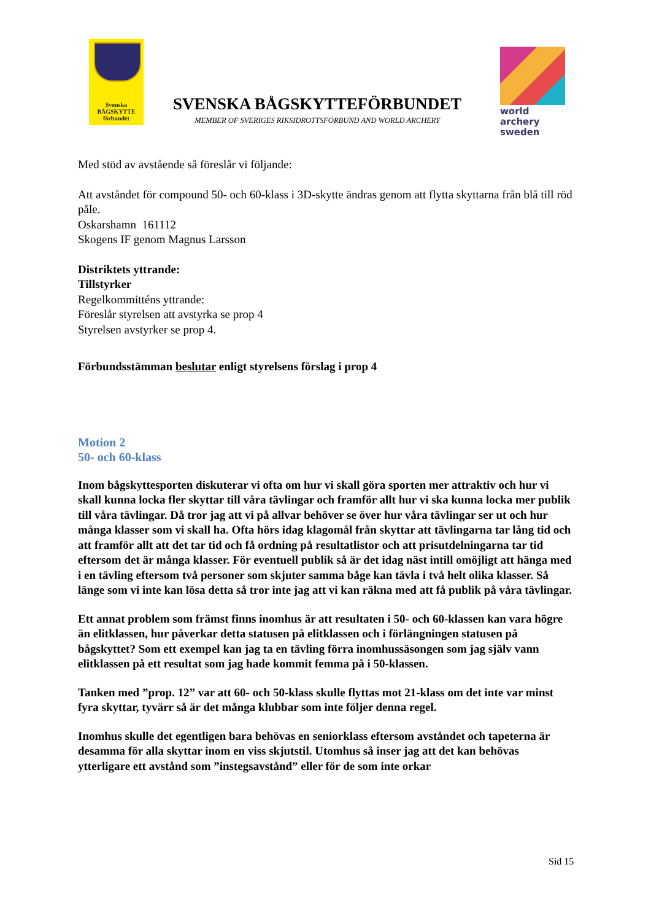Svenska
BÅGSKYTTE
förbundet
SVENSKA BÅGSKYTTEFÖRBUNDET
MEMBER OF SVERIGES RIKSIDROTTSFÖRBUND AND WORLD ARCHERY
world archery
sweden
Med stöd av avstående så föreslår vi följande:
Att avståndet för compound 50- och 60-klass i 3D-skytte ändras genom att flytta skyttarna från blå till röd påle.
Oskarshamn 161112
Skogens IF genom Magnus Larsson
Distriktets yttrande:
Tillstyrker
Regelkommitténs yttrande:
Föreslår styrelsen att avstyrka se prop 4
Styrelsen avstyrker se prop 4.
Förbundsstämman beslutar enligt styrelsens förslag i prop 4
Motion 2
50- och 60-klass
Inom bågskyttesporten diskuterar vi ofta om hur vi skall göra sporten mer attraktiv och hur vi skall kunna locka fler skyttar till våra tävlingar och framför allt hur vi ska kunna locka mer publik till våra tävlingar. Då tror jag att vi på allvar behöver se över hur våra tävlingar ser ut och hur många klasser som vi skall ha. Ofta hörs idag klagomål från skyttar att tävlingarna tar lång tid och att framför allt att det tar tid och få ordning på resultatlistor och att prisutdelningarna tar tid eftersom det är många klasser. För eventuell publik så är det idag näst intill omöjligt att hänga med i en tävling eftersom två personer som skjuter samma båge kan tävla i två helt olika klasser. Så länge som vi inte kan lösa detta så tror inte jag att vi kan räkna med att få publik på våra tävlingar.
Ett annat problem som främst finns inomhus är att resultaten i 50- och 60-klassen kan vara högre än elitklassen, hur påverkar detta statusen på elitklassen och i förlängningen statusen på bågskyttet? Som ett exempel kan jag ta en tävling förra inomhussäsongen som jag själv vann elitklassen på ett resultat som jag hade kommit femma på i 50-klassen.
Tanken med ”prop. 12” var att 60- och 50-klass skulle flyttas mot 21-klass om det inte var minst fyra skyttar, tyvärr så är det många klubbar som inte följer denna regel.
Inomhus skulle det egentligen bara behövas en seniorklass eftersom avståndet och tapeterna är desamma för alla skyttar inom en viss skjutstil. Utomhus så inser jag att det kan behövas ytterligare ett avstånd som ”instegsavstånd” eller för de som inte orkar
Sid 15